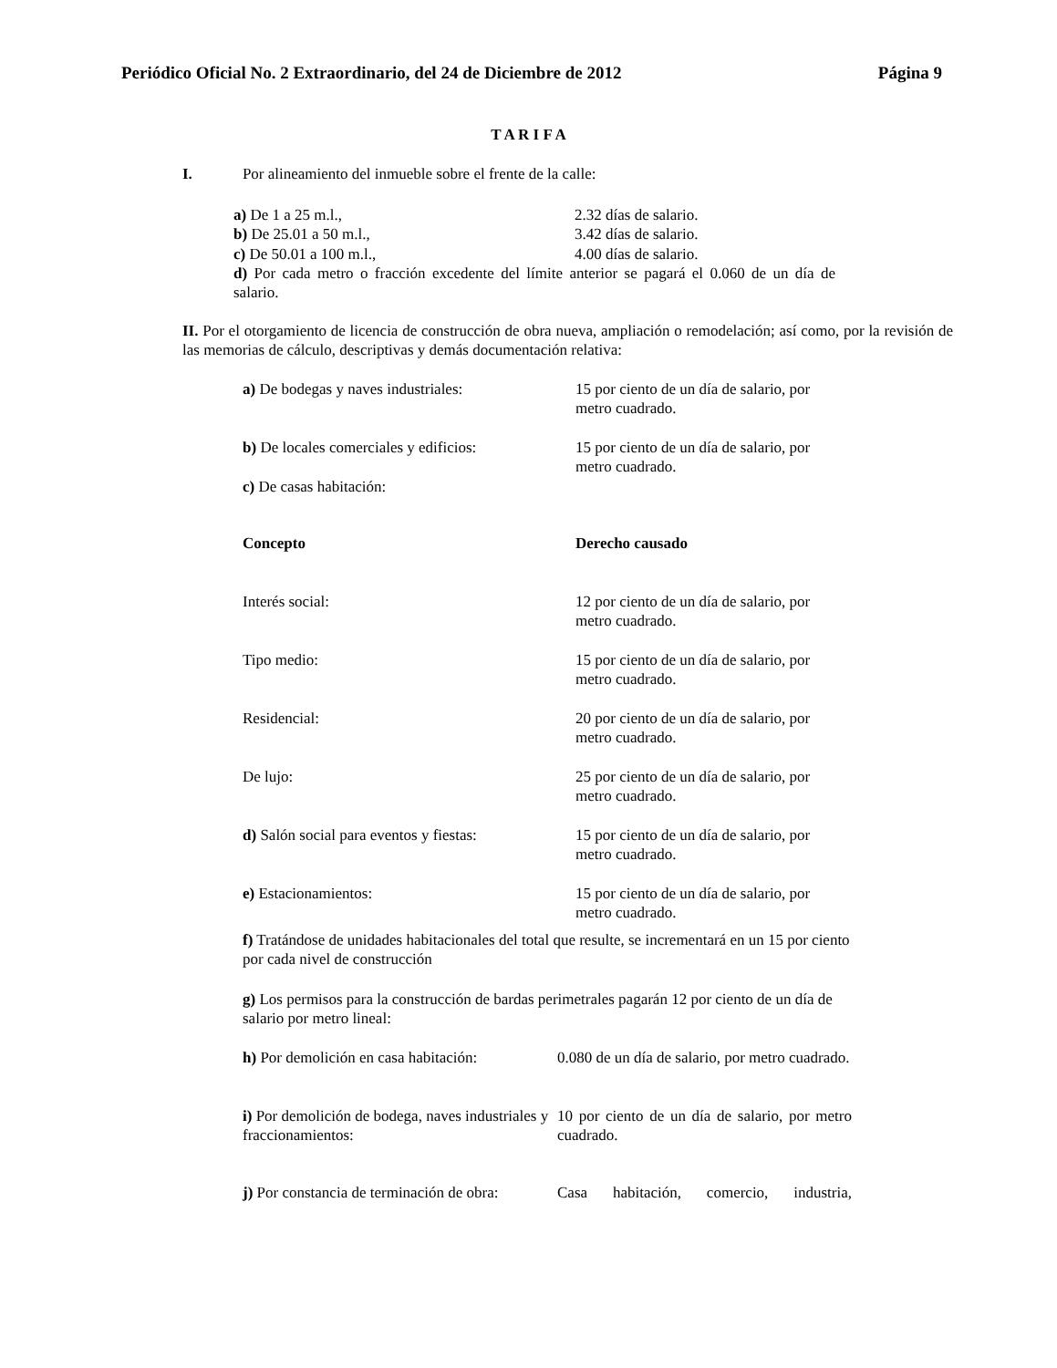Periódico Oficial No. 2 Extraordinario, del 24 de Diciembre de 2012 Página 9
T A R I F A
I. Por alineamiento del inmueble sobre el frente de la calle:
| a) De 1 a 25 m.l., | 2.32 días de salario. |
| b) De 25.01 a 50 m.l., | 3.42 días de salario. |
| c) De 50.01 a 100 m.l., | 4.00 días de salario. |
d) Por cada metro o fracción excedente del límite anterior se pagará el 0.060 de un día de salario.
II. Por el otorgamiento de licencia de construcción de obra nueva, ampliación o remodelación; así como, por la revisión de las memorias de cálculo, descriptivas y demás documentación relativa:
| a) De bodegas y naves industriales: | 15 por ciento de un día de salario, por metro cuadrado. |
| b) De locales comerciales y edificios: | 15 por ciento de un día de salario, por metro cuadrado. |
| c) De casas habitación: | |
| Concepto | Derecho causado |
| Interés social: | 12 por ciento de un día de salario, por metro cuadrado. |
| Tipo medio: | 15 por ciento de un día de salario, por metro cuadrado. |
| Residencial: | 20 por ciento de un día de salario, por metro cuadrado. |
| De lujo: | 25 por ciento de un día de salario, por metro cuadrado. |
| d) Salón social para eventos y fiestas: | 15 por ciento de un día de salario, por metro cuadrado. |
| e) Estacionamientos: | 15 por ciento de un día de salario, por metro cuadrado. |
f) Tratándose de unidades habitacionales del total que resulte, se incrementará en un 15 por ciento por cada nivel de construcción
g) Los permisos para la construcción de bardas perimetrales pagarán 12 por ciento de un día de salario por metro lineal:
| h) Por demolición en casa habitación: | 0.080 de un día de salario, por metro cuadrado. |
| i) Por demolición de bodega, naves industriales y fraccionamientos: | 10 por ciento de un día de salario, por metro cuadrado. |
| j) Por constancia de terminación de obra: | Casa habitación, comercio, industria, |